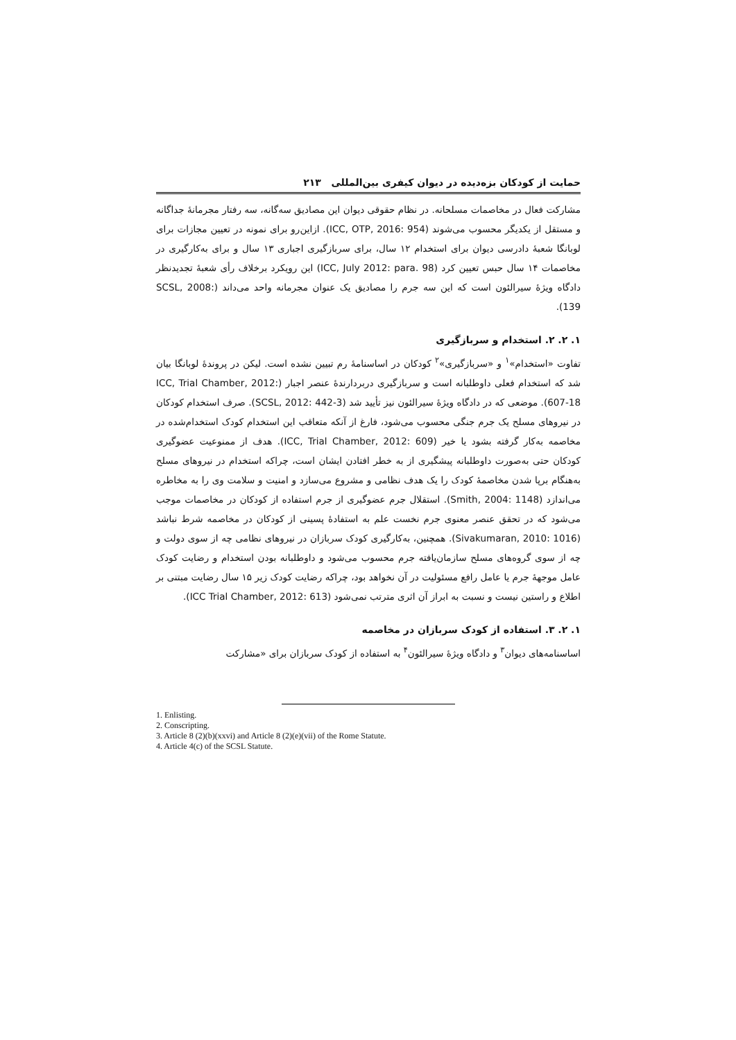حمایت از کودکان بزه‌دیده در دیوان کیفری بین‌المللی ۲۱۳
مشارکت فعال در مخاصمات مسلحانه. در نظام حقوقی دیوان این مصادیق سه‌گانه، سه رفتار مجرمانهٔ جداگانه و مستقل از یکدیگر محسوب می‌شوند (ICC, OTP, 2016: 954). ازاین‌رو برای نمونه در تعیین مجازات برای لوبانگا شعبهٔ دادرسی دیوان برای استخدام ۱۲ سال، برای سربازگیری اجباری ۱۳ سال و برای به‌کارگیری در مخاصمات ۱۴ سال حبس تعیین کرد (ICC, July 2012: para. 98) این رویکرد برخلاف رأی شعبهٔ تجدیدنظر دادگاه ویژهٔ سیرالئون است که این سه جرم را مصادیق یک عنوان مجرمانه واحد می‌داند (SCSL, 2008: 139).
۱. ۲. ۲. استخدام و سربازگیری
تفاوت «استخدام»<sup>۱</sup> و «سربازگیری»<sup>۲</sup> کودکان در اساسنامهٔ رم تبیین نشده است. لیکن در پروندهٔ لوبانگا بیان شد که استخدام فعلی داوطلبانه است و سربازگیری دربردارندهٔ عنصر اجبار (ICC, Trial Chamber, 2012: 607-18). موضعی که در دادگاه ویژهٔ سیرالئون نیز تأیید شد (SCSL, 2012: 442-3). صرف استخدام کودکان در نیروهای مسلح یک جرم جنگی محسوب می‌شود، فارغ از آنکه متعاقب این استخدام کودک استخدام‌شده در مخاصمه به‌کار گرفته بشود یا خیر (ICC, Trial Chamber, 2012: 609). هدف از ممنوعیت عضوگیری کودکان حتی به‌صورت داوطلبانه پیشگیری از به خطر افتادن ایشان است، چراکه استخدام در نیروهای مسلح به‌هنگام برپا شدن مخاصمهٔ کودک را یک هدف نظامی و مشروع می‌سازد و امنیت و سلامت وی را به مخاطره می‌اندازد (Smith, 2004: 1148). استقلال جرم عضوگیری از جرم استفاده از کودکان در مخاصمات موجب می‌شود که در تحقق عنصر معنوی جرم نخست علم به استفادهٔ پسینی از کودکان در مخاصمه شرط نباشد (Sivakumaran, 2010: 1016). همچنین، به‌کارگیری کودک سربازان در نیروهای نظامی چه از سوی دولت و چه از سوی گروه‌های مسلح سازمان‌یافته جرم محسوب می‌شود و داوطلبانه بودن استخدام و رضایت کودک عامل موجههٔ جرم یا عامل رافع مسئولیت در آن نخواهد بود، چراکه رضایت کودک زیر ۱۵ سال رضایت مبتنی بر اطلاع و راستین نیست و نسبت به ابراز آن اثری مترتب نمی‌شود (ICC Trial Chamber, 2012: 613).
۱. ۲. ۳. استفاده از کودک سربازان در مخاصمه
اساسنامه‌های دیوان<sup>۳</sup> و دادگاه ویژهٔ سیرالئون<sup>۴</sup> به استفاده از کودک سربازان برای «مشارکت
1. Enlisting.
2. Conscripting.
3. Article 8 (2)(b)(xxvi) and Article 8 (2)(e)(vii) of the Rome Statute.
4. Article 4(c) of the SCSL Statute.